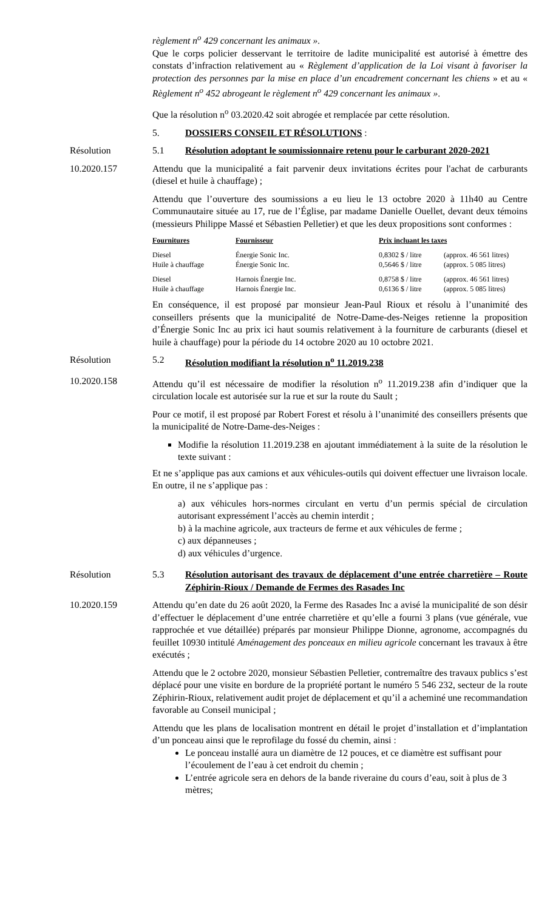règlement n<sup>o</sup> 429 concernant les animaux ».
Que le corps policier desservant le territoire de ladite municipalité est autorisé à émettre des constats d’infraction relativement au « Règlement d’application de la Loi visant à favoriser la protection des personnes par la mise en place d’un encadrement concernant les chiens » et au « Règlement n<sup>o</sup> 452 abrogeant le règlement n<sup>o</sup> 429 concernant les animaux ».
Que la résolution n<sup>o</sup> 03.2020.42 soit abrogée et remplacée par cette résolution.
5. DOSSIERS CONSEIL ET RÉSOLUTIONS :
Résolution 5.1 Résolution adoptant le soumissionnaire retenu pour le carburant 2020-2021
10.2020.157 Attendu que la municipalité a fait parvenir deux invitations écrites pour l'achat de carburants (diesel et huile à chauffage) ;
Attendu que l’ouverture des soumissions a eu lieu le 13 octobre 2020 à 11h40 au Centre Communautaire située au 17, rue de l’Église, par madame Danielle Ouellet, devant deux témoins (messieurs Philippe Massé et Sébastien Pelletier) et que les deux propositions sont conformes :
| Fournitures | Fournisseur | Prix incluant les taxes | |
| --- | --- | --- | --- |
| Diesel | Énergie Sonic Inc. | 0,8302 $ / litre | (approx. 46 561 litres) |
| Huile à chauffage | Énergie Sonic Inc. | 0,5646 $ / litre | (approx. 5 085 litres) |
| Diesel | Harnois Énergie Inc. | 0,8758 $ / litre | (approx. 46 561 litres) |
| Huile à chauffage | Harnois Énergie Inc. | 0,6136 $ / litre | (approx. 5 085 litres) |
En conséquence, il est proposé par monsieur Jean-Paul Rioux et résolu à l’unanimité des conseillers présents que la municipalité de Notre-Dame-des-Neiges retienne la proposition d’Énergie Sonic Inc au prix ici haut soumis relativement à la fourniture de carburants (diesel et huile à chauffage) pour la période du 14 octobre 2020 au 10 octobre 2021.
Résolution 5.2 Résolution modifiant la résolution n<sup>o</sup> 11.2019.238
10.2020.158 Attendu qu’il est nécessaire de modifier la résolution n<sup>o</sup> 11.2019.238 afin d’indiquer que la circulation locale est autorisée sur la rue et sur la route du Sault ;
Pour ce motif, il est proposé par Robert Forest et résolu à l’unanimité des conseillers présents que la municipalité de Notre-Dame-des-Neiges :
Modifie la résolution 11.2019.238 en ajoutant immédiatement à la suite de la résolution le texte suivant :
Et ne s’applique pas aux camions et aux véhicules-outils qui doivent effectuer une livraison locale. En outre, il ne s’applique pas :
a) aux véhicules hors-normes circulant en vertu d’un permis spécial de circulation autorisant expressément l’accès au chemin interdit ;
b) à la machine agricole, aux tracteurs de ferme et aux véhicules de ferme ;
c) aux dépanneuses ;
d) aux véhicules d’urgence.
Résolution 5.3 Résolution autorisant des travaux de déplacement d’une entrée charretière – Route Zéphirin-Rioux / Demande de Fermes des Rasades Inc
10.2020.159 Attendu qu’en date du 26 août 2020, la Ferme des Rasades Inc a avisé la municipalité de son désir d’effectuer le déplacement d’une entrée charretière et qu’elle a fourni 3 plans (vue générale, vue rapprochée et vue détaillée) préparés par monsieur Philippe Dionne, agronome, accompagnés du feuillet 10930 intitulé Aménagement des ponceaux en milieu agricole concernant les travaux à être exécutés ;
Attendu que le 2 octobre 2020, monsieur Sébastien Pelletier, contremaître des travaux publics s’est déplacé pour une visite en bordure de la propriété portant le numéro 5 546 232, secteur de la route Zéphirin-Rioux, relativement audit projet de déplacement et qu’il a acheminé une recommandation favorable au Conseil municipal ;
Attendu que les plans de localisation montrent en détail le projet d’installation et d’implantation d’un ponceau ainsi que le reprofilage du fossé du chemin, ainsi :
Le ponceau installé aura un diamètre de 12 pouces, et ce diamètre est suffisant pour l’écoulement de l’eau à cet endroit du chemin ;
L’entrée agricole sera en dehors de la bande riveraine du cours d’eau, soit à plus de 3 mètres;